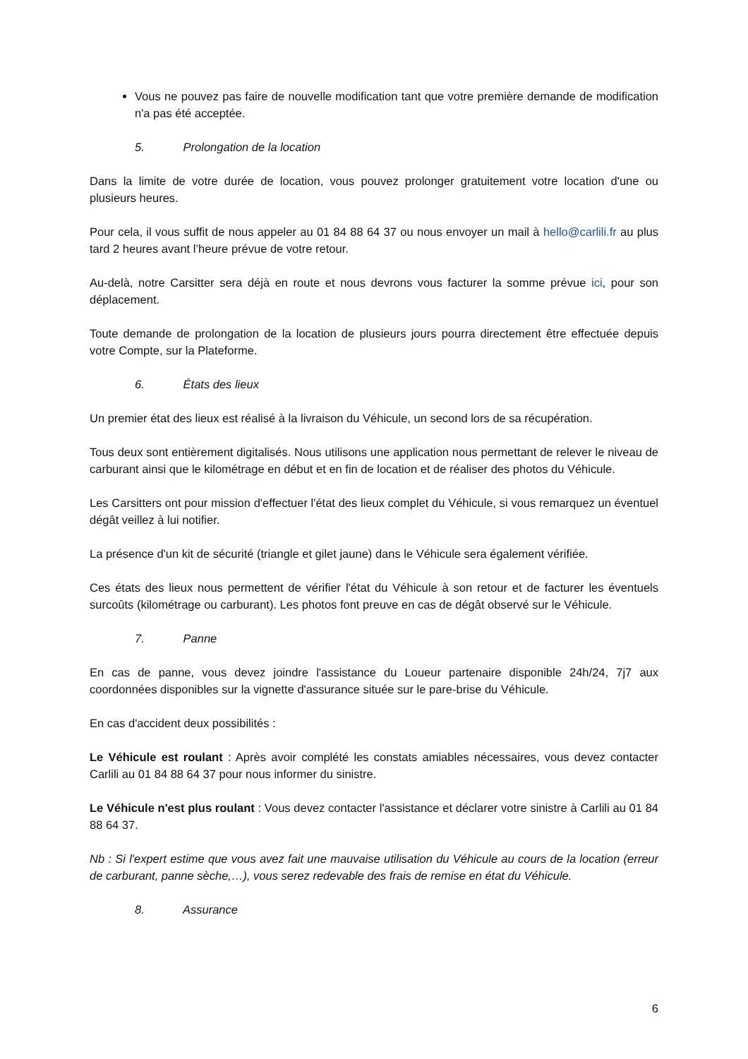Vous ne pouvez pas faire de nouvelle modification tant que votre première demande de modification n'a pas été acceptée.
5. Prolongation de la location
Dans la limite de votre durée de location, vous pouvez prolonger gratuitement votre location d'une ou plusieurs heures.
Pour cela, il vous suffit de nous appeler au 01 84 88 64 37 ou nous envoyer un mail à hello@carlili.fr au plus tard 2 heures avant l’heure prévue de votre retour.
Au-delà, notre Carsitter sera déjà en route et nous devrons vous facturer la somme prévue ici, pour son déplacement.
Toute demande de prolongation de la location de plusieurs jours pourra directement être effectuée depuis votre Compte, sur la Plateforme.
6. États des lieux
Un premier état des lieux est réalisé à la livraison du Véhicule, un second lors de sa récupération.
Tous deux sont entièrement digitalisés. Nous utilisons une application nous permettant de relever le niveau de carburant ainsi que le kilométrage en début et en fin de location et de réaliser des photos du Véhicule.
Les Carsitters ont pour mission d'effectuer l'état des lieux complet du Véhicule, si vous remarquez un éventuel dégât veillez à lui notifier.
La présence d'un kit de sécurité (triangle et gilet jaune) dans le Véhicule sera également vérifiée.
Ces états des lieux nous permettent de vérifier l'état du Véhicule à son retour et de facturer les éventuels surcoûts (kilométrage ou carburant). Les photos font preuve en cas de dégât observé sur le Véhicule.
7. Panne
En cas de panne, vous devez joindre l'assistance du Loueur partenaire disponible 24h/24, 7j7 aux coordonnées disponibles sur la vignette d'assurance située sur le pare-brise du Véhicule.
En cas d'accident deux possibilités :
Le Véhicule est roulant : Après avoir complété les constats amiables nécessaires, vous devez contacter Carlili au 01 84 88 64 37 pour nous informer du sinistre.
Le Véhicule n'est plus roulant : Vous devez contacter l'assistance et déclarer votre sinistre à Carlili au 01 84 88 64 37.
Nb : Si l'expert estime que vous avez fait une mauvaise utilisation du Véhicule au cours de la location (erreur de carburant, panne sèche,…), vous serez redevable des frais de remise en état du Véhicule.
8. Assurance
6